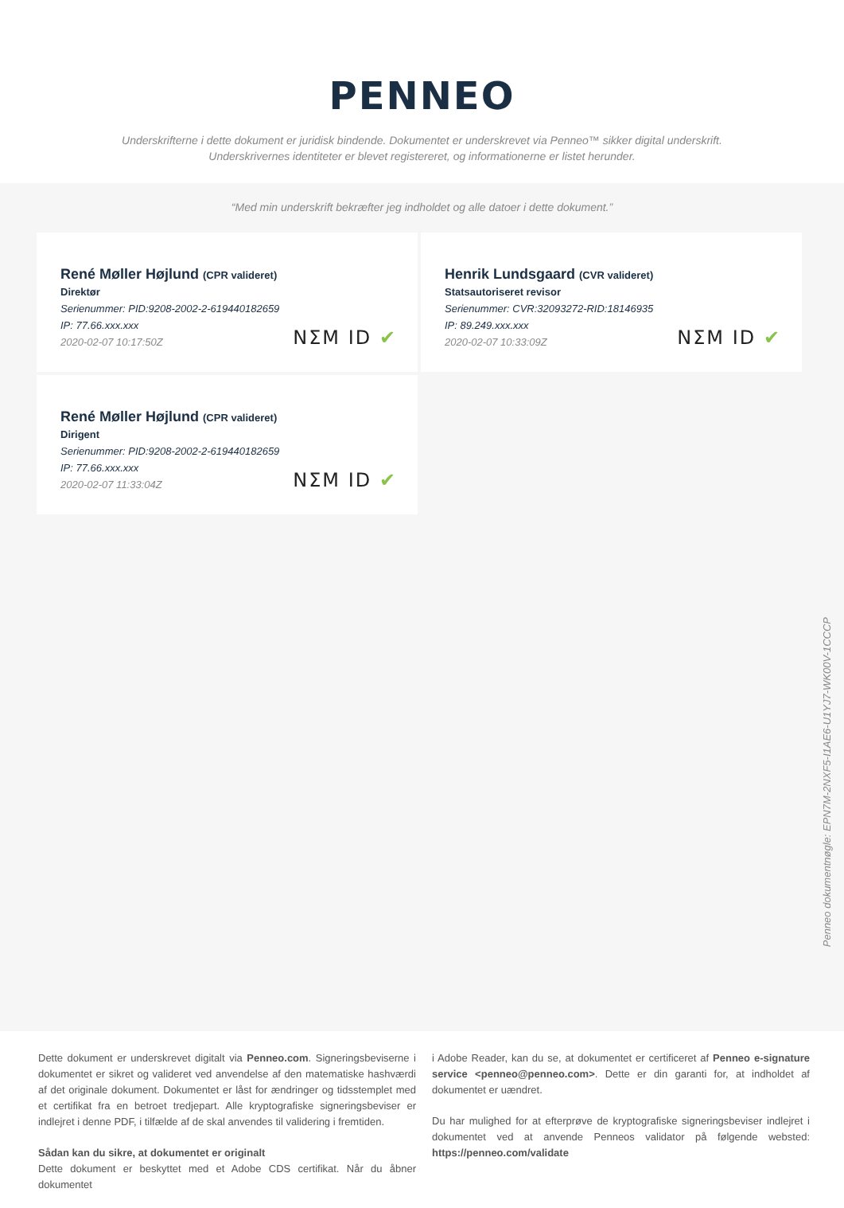PENNEO
Underskrifterne i dette dokument er juridisk bindende. Dokumentet er underskrevet via Penneo™ sikker digital underskrift.
Underskrivernes identiteter er blevet registereret, og informationerne er listet herunder.
“Med min underskrift bekræfter jeg indholdet og alle datoer i dette dokument.”
René Møller Højlund (CPR valideret)
Direktør
Serienummer: PID:9208-2002-2-619440182659
IP: 77.66.xxx.xxx
2020-02-07 10:17:50Z
NΣM ID ✔
Henrik Lundsgaard (CVR valideret)
Statsautoriseret revisor
Serienummer: CVR:32093272-RID:18146935
IP: 89.249.xxx.xxx
2020-02-07 10:33:09Z
NΣM ID ✔
René Møller Højlund (CPR valideret)
Dirigent
Serienummer: PID:9208-2002-2-619440182659
IP: 77.66.xxx.xxx
2020-02-07 11:33:04Z
NΣM ID ✔
Penneo dokumentnøgle: EPN7M-2NXF5-I1AE6-U1YJ7-WK00V-1CCCP
Dette dokument er underskrevet digitalt via Penneo.com. Signeringsbeviserne i dokumentet er sikret og valideret ved anvendelse af den matematiske hashværdi af det originale dokument. Dokumentet er låst for ændringer og tidsstemplet med et certifikat fra en betroet tredjepart. Alle kryptografiske signeringsbeviser er indlejret i denne PDF, i tilfælde af de skal anvendes til validering i fremtiden.
Sådan kan du sikre, at dokumentet er originalt
Dette dokument er beskyttet med et Adobe CDS certifikat. Når du åbner dokumentet
i Adobe Reader, kan du se, at dokumentet er certificeret af Penneo e-signature service <penneo@penneo.com>. Dette er din garanti for, at indholdet af dokumentet er uændret.
Du har mulighed for at efterprøve de kryptografiske signeringsbeviser indlejret i dokumentet ved at anvende Penneos validator på følgende websted: https://penneo.com/validate